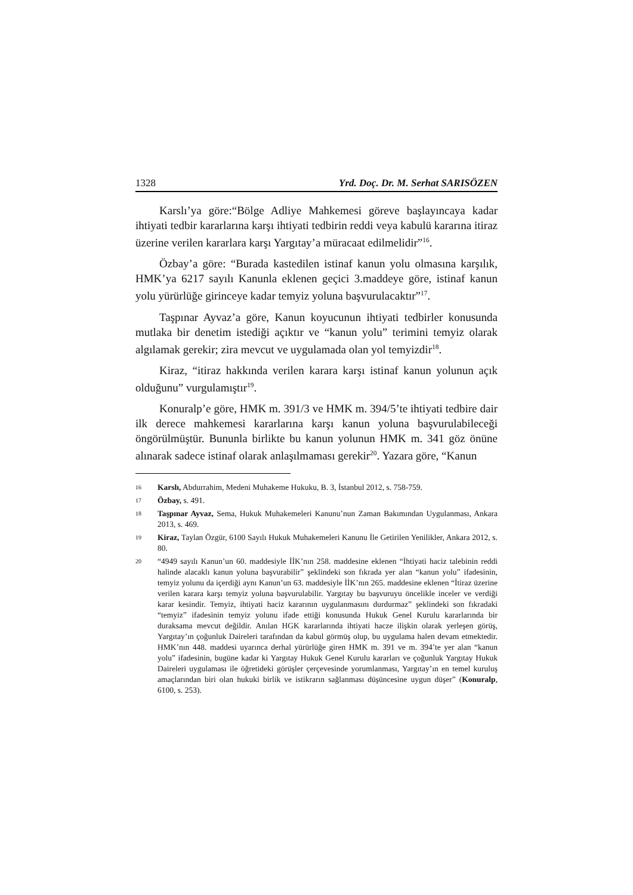1328 Yrd. Doç. Dr. M. Serhat SARISÖZEN
Karslı’ya göre:“Bölge Adliye Mahkemesi göreve başlayıncaya kadar ihtiyati tedbir kararlarına karşı ihtiyati tedbirin reddi veya kabulü kararına itiraz üzerine verilen kararlara karşı Yargıtay’a müracaat edilmelidir”<sup>16</sup>.
Özbay’a göre: “Burada kastedilen istinaf kanun yolu olmasına karşılık, HMK’ya 6217 sayılı Kanunla eklenen geçici 3.maddeye göre, istinaf kanun yolu yürürlüğe girinceye kadar temyiz yoluna başvurulacaktır”<sup>17</sup>.
Taşpınar Ayvaz’a göre, Kanun koyucunun ihtiyati tedbirler konusunda mutlaka bir denetim istediği açıktır ve “kanun yolu” terimini temyiz olarak algılamak gerekir; zira mevcut ve uygulamada olan yol temyizdir<sup>18</sup>.
Kiraz, “itiraz hakkında verilen karara karşı istinaf kanun yolunun açık olduğunu” vurgulamıştır<sup>19</sup>.
Konuralp’e göre, HMK m. 391/3 ve HMK m. 394/5’te ihtiyati tedbire dair ilk derece mahkemesi kararlarına karşı kanun yoluna başvurulabileceği öngörülmüştür. Bununla birlikte bu kanun yolunun HMK m. 341 göz önüne alınarak sadece istinaf olarak anlaşılmaması gerekir<sup>20</sup>. Yazara göre, “Kanun
16 Karslı, Abdurrahim, Medeni Muhakeme Hukuku, B. 3, İstanbul 2012, s. 758-759.
17 Özbay, s. 491.
18 Taşpınar Ayvaz, Sema, Hukuk Muhakemeleri Kanunu’nun Zaman Bakımından Uygulanması, Ankara 2013, s. 469.
19 Kiraz, Taylan Özgür, 6100 Sayılı Hukuk Muhakemeleri Kanunu İle Getirilen Yenilikler, Ankara 2012, s. 80.
20 “4949 sayılı Kanun’un 60. maddesiyle İİK’nın 258. maddesine eklenen “İhtiyati haciz talebinin reddi halinde alacaklı kanun yoluna başvurabilir” şeklindeki son fıkrada yer alan “kanun yolu” ifadesinin, temyiz yolunu da içerdiği aynı Kanun’un 63. maddesiyle İİK’nın 265. maddesine eklenen “İtiraz üzerine verilen karara karşı temyiz yoluna başvurulabilir. Yargıtay bu başvuruyu öncelikle inceler ve verdiği karar kesindir. Temyiz, ihtiyati haciz kararının uygulanmasını durdurmaz” şeklindeki son fıkradaki “temyiz” ifadesinin temyiz yolunu ifade ettiği konusunda Hukuk Genel Kurulu kararlarında bir duraksama mevcut değildir. Anılan HGK kararlarında ihtiyati hacze ilişkin olarak yerleşen görüş, Yargıtay’ın çoğunluk Daireleri tarafından da kabul görmüş olup, bu uygulama halen devam etmektedir. HMK’nın 448. maddesi uyarınca derhal yürürlüğe giren HMK m. 391 ve m. 394’te yer alan “kanun yolu” ifadesinin, bugüne kadar ki Yargıtay Hukuk Genel Kurulu kararları ve çoğunluk Yargıtay Hukuk Daireleri uygulaması ile öğretideki görüşler çerçevesinde yorumlanması, Yargıtay’ın en temel kuruluş amaçlarından biri olan hukuki birlik ve istikrarın sağlanması düşüncesine uygun düşer” (Konuralp, 6100, s. 253).